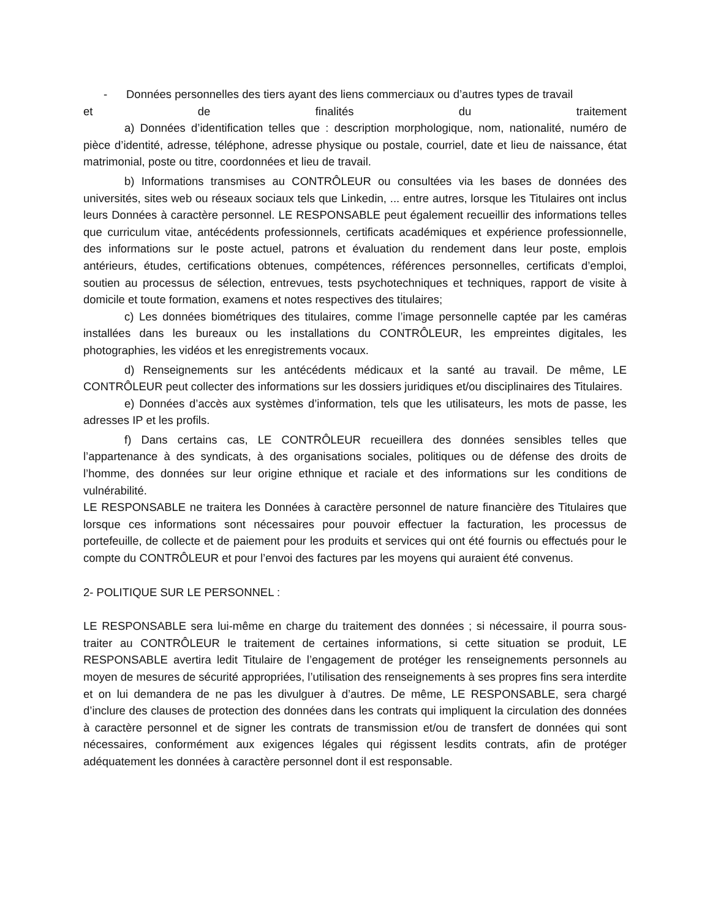- Données personnelles des tiers ayant des liens commerciaux ou d’autres types de travail
et de finalités du traitement
a) Données d’identification telles que : description morphologique, nom, nationalité, numéro de pièce d’identité, adresse, téléphone, adresse physique ou postale, courriel, date et lieu de naissance, état matrimonial, poste ou titre, coordonnées et lieu de travail.
b) Informations transmises au CONTRÔLEUR ou consultées via les bases de données des universités, sites web ou réseaux sociaux tels que Linkedin, ... entre autres, lorsque les Titulaires ont inclus leurs Données à caractère personnel. LE RESPONSABLE peut également recueillir des informations telles que curriculum vitae, antécédents professionnels, certificats académiques et expérience professionnelle, des informations sur le poste actuel, patrons et évaluation du rendement dans leur poste, emplois antérieurs, études, certifications obtenues, compétences, références personnelles, certificats d’emploi, soutien au processus de sélection, entrevues, tests psychotechniques et techniques, rapport de visite à domicile et toute formation, examens et notes respectives des titulaires;
c) Les données biométriques des titulaires, comme l’image personnelle captée par les caméras installées dans les bureaux ou les installations du CONTRÔLEUR, les empreintes digitales, les photographies, les vidéos et les enregistrements vocaux.
d) Renseignements sur les antécédents médicaux et la santé au travail. De même, LE CONTRÔLEUR peut collecter des informations sur les dossiers juridiques et/ou disciplinaires des Titulaires.
e) Données d’accès aux systèmes d’information, tels que les utilisateurs, les mots de passe, les adresses IP et les profils.
f) Dans certains cas, LE CONTRÔLEUR recueillera des données sensibles telles que l’appartenance à des syndicats, à des organisations sociales, politiques ou de défense des droits de l’homme, des données sur leur origine ethnique et raciale et des informations sur les conditions de vulnérabilité.
LE RESPONSABLE ne traitera les Données à caractère personnel de nature financière des Titulaires que lorsque ces informations sont nécessaires pour pouvoir effectuer la facturation, les processus de portefeuille, de collecte et de paiement pour les produits et services qui ont été fournis ou effectués pour le compte du CONTRÔLEUR et pour l’envoi des factures par les moyens qui auraient été convenus.
2- POLITIQUE SUR LE PERSONNEL :
LE RESPONSABLE sera lui-même en charge du traitement des données ; si nécessaire, il pourra sous-traiter au CONTRÔLEUR le traitement de certaines informations, si cette situation se produit, LE RESPONSABLE avertira ledit Titulaire de l’engagement de protéger les renseignements personnels au moyen de mesures de sécurité appropriées, l’utilisation des renseignements à ses propres fins sera interdite et on lui demandera de ne pas les divulguer à d’autres. De même, LE RESPONSABLE, sera chargé d’inclure des clauses de protection des données dans les contrats qui impliquent la circulation des données à caractère personnel et de signer les contrats de transmission et/ou de transfert de données qui sont nécessaires, conformément aux exigences légales qui régissent lesdits contrats, afin de protéger adéquatement les données à caractère personnel dont il est responsable.